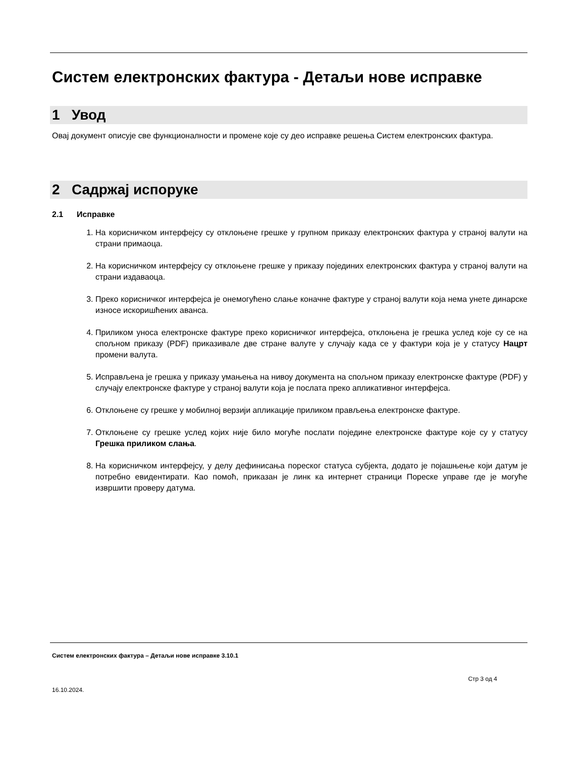Систем електронских фактура - Детаљи нове исправке
1 Увод
Овај документ описује све функционалности и промене које су део исправке решења Систем електронских фактура.
2 Садржај испоруке
2.1 Исправке
1. На корисничком интерфејсу су отклоњене грешке у групном приказу електронских фактура у страној валути на страни примаоца.
2. На корисничком интерфејсу су отклоњене грешке у приказу појединих електронских фактура у страној валути на страни издаваоца.
3. Преко корисничког интерфејса је онемогућено слање коначне фактуре у страној валути која нема унете динарске износе искоришћених аванса.
4. Приликом уноса електронске фактуре преко корисничког интерфејса, отклоњена је грешка услед које су се на спољном приказу (PDF) приказивале две стране валуте у случају када се у фактури која је у статусу Нацрт промени валута.
5. Исправљена је грешка у приказу умањења на нивоу документа на спољном приказу електронске фактуре (PDF) у случају електронске фактуре у страној валути која је послата преко апликативног интерфејса.
6. Отклоњене су грешке у мобилној верзији апликације приликом прављења електронске фактуре.
7. Отклоњене су грешке услед којих није било могуће послати поједине електронске фактуре које су у статусу Грешка приликом слања.
8. На корисничком интерфејсу, у делу дефинисања пореског статуса субјекта, додато је појашњење који датум је потребно евидентирати. Као помоћ, приказан је линк ка интернет страници Пореске управе где је могуће извршити проверу датума.
Систем електронских фактура – Детаљи нове исправке 3.10.1
Стр 3 од 4
16.10.2024.